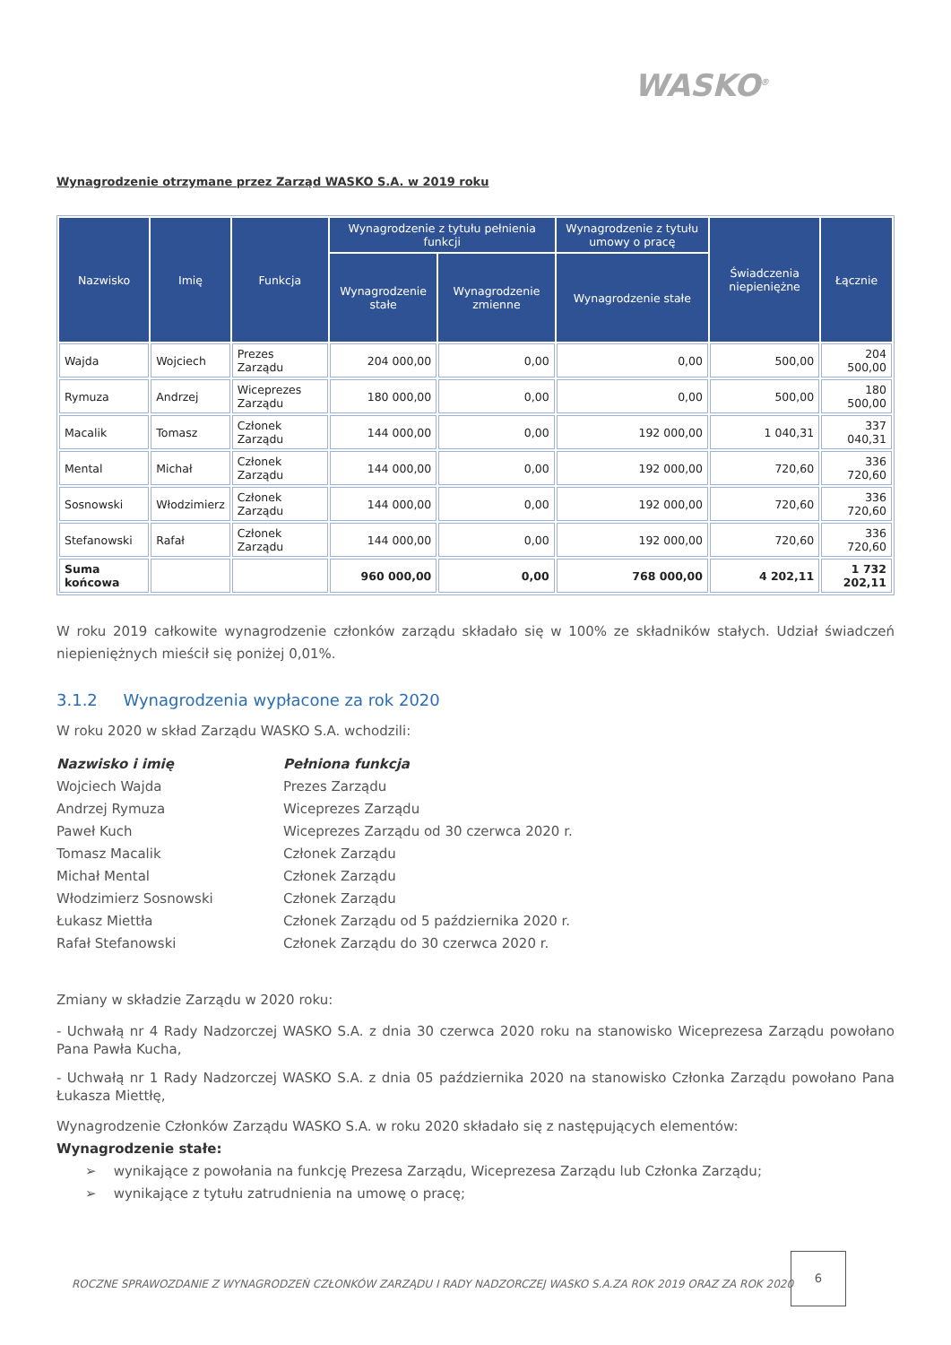WASKO<sup>®</sup>
Wynagrodzenie otrzymane przez Zarząd WASKO S.A. w 2019 roku
| Nazwisko | Imię | Funkcja | Wynagrodzenie z tytułu pełnienia funkcji | | Wynagrodzenie z tytułu umowy o pracę | Świadczenia niepieniężne | Łącznie |
| --- | --- | --- | --- | --- | --- | --- | --- |
| | | | Wynagrodzenie stałe | Wynagrodzenie zmienne | Wynagrodzenie stałe | | |
| Wajda | Wojciech | Prezes Zarządu | 204 000,00 | 0,00 | 0,00 | 500,00 | 204 500,00 |
| Rymuza | Andrzej | Wiceprezes Zarządu | 180 000,00 | 0,00 | 0,00 | 500,00 | 180 500,00 |
| Macalik | Tomasz | Członek Zarządu | 144 000,00 | 0,00 | 192 000,00 | 1 040,31 | 337 040,31 |
| Mental | Michał | Członek Zarządu | 144 000,00 | 0,00 | 192 000,00 | 720,60 | 336 720,60 |
| Sosnowski | Włodzimierz | Członek Zarządu | 144 000,00 | 0,00 | 192 000,00 | 720,60 | 336 720,60 |
| Stefanowski | Rafał | Członek Zarządu | 144 000,00 | 0,00 | 192 000,00 | 720,60 | 336 720,60 |
| Suma końcowa | | | 960 000,00 | 0,00 | 768 000,00 | 4 202,11 | 1 732 202,11 |
W roku 2019 całkowite wynagrodzenie członków zarządu składało się w 100% ze składników stałych. Udział świadczeń niepieniężnych mieścił się poniżej 0,01%.
3.1.2 Wynagrodzenia wypłacone za rok 2020
W roku 2020 w skład Zarządu WASKO S.A. wchodzili:
Nazwisko i imię Pełniona funkcja
Wojciech Wajda Prezes Zarządu
Andrzej Rymuza Wiceprezes Zarządu
Paweł Kuch Wiceprezes Zarządu od 30 czerwca 2020 r.
Tomasz Macalik Członek Zarządu
Michał Mental Członek Zarządu
Włodzimierz Sosnowski Członek Zarządu
Łukasz Miettła Członek Zarządu od 5 października 2020 r.
Rafał Stefanowski Członek Zarządu do 30 czerwca 2020 r.
Zmiany w składzie Zarządu w 2020 roku:
- Uchwałą nr 4 Rady Nadzorczej WASKO S.A. z dnia 30 czerwca 2020 roku na stanowisko Wiceprezesa Zarządu powołano Pana Pawła Kucha,
- Uchwałą nr 1 Rady Nadzorczej WASKO S.A. z dnia 05 października 2020 na stanowisko Członka Zarządu powołano Pana Łukasza Miettłę,
Wynagrodzenie Członków Zarządu WASKO S.A. w roku 2020 składało się z następujących elementów:
Wynagrodzenie stałe:
➢ wynikające z powołania na funkcję Prezesa Zarządu, Wiceprezesa Zarządu lub Członka Zarządu;
➢ wynikające z tytułu zatrudnienia na umowę o pracę;
ROCZNE SPRAWOZDANIE Z WYNAGRODZEŃ CZŁONKÓW ZARZĄDU I RADY NADZORCZEJ WASKO S.A.ZA ROK 2019 ORAZ ZA ROK 2020
6